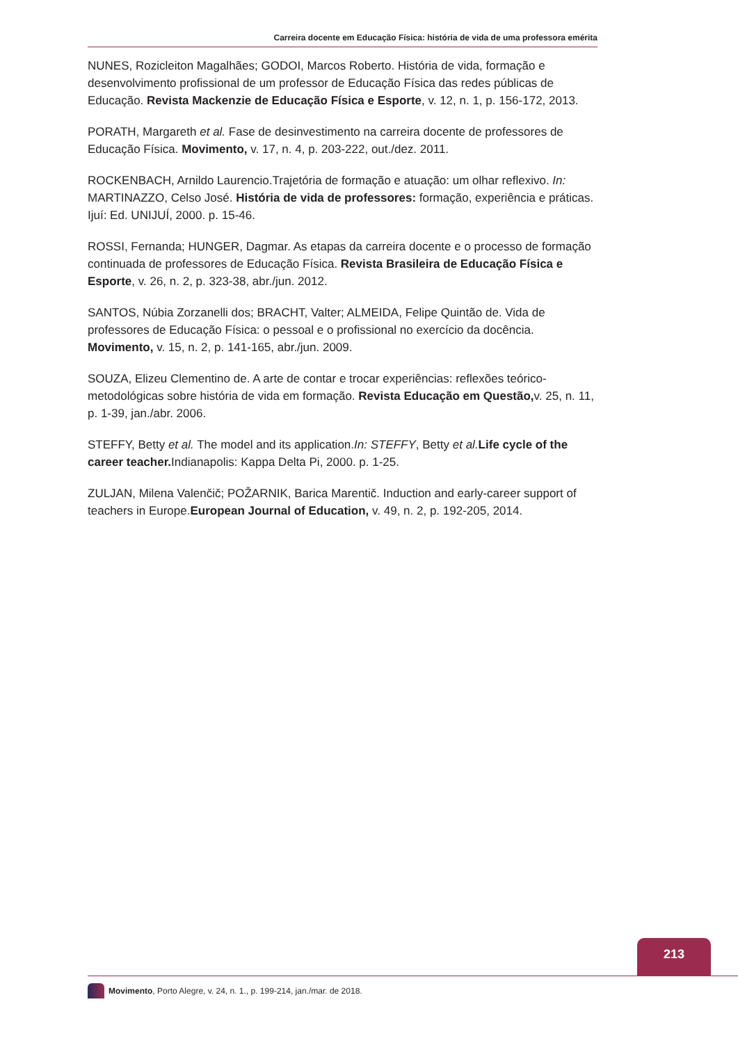Carreira docente em Educação Física: história de vida de uma professora emérita
NUNES, Rozicleiton Magalhães; GODOI, Marcos Roberto. História de vida, formação e desenvolvimento profissional de um professor de Educação Física das redes públicas de Educação. Revista Mackenzie de Educação Física e Esporte, v. 12, n. 1, p. 156-172, 2013.
PORATH, Margareth et al. Fase de desinvestimento na carreira docente de professores de Educação Física. Movimento, v. 17, n. 4, p. 203-222, out./dez. 2011.
ROCKENBACH, Arnildo Laurencio.Trajetória de formação e atuação: um olhar reflexivo. In: MARTINAZZO, Celso José. História de vida de professores: formação, experiência e práticas. Ijuí: Ed. UNIJUÍ, 2000. p. 15-46.
ROSSI, Fernanda; HUNGER, Dagmar. As etapas da carreira docente e o processo de formação continuada de professores de Educação Física. Revista Brasileira de Educação Física e Esporte, v. 26, n. 2, p. 323-38, abr./jun. 2012.
SANTOS, Núbia Zorzanelli dos; BRACHT, Valter; ALMEIDA, Felipe Quintão de. Vida de professores de Educação Física: o pessoal e o profissional no exercício da docência. Movimento, v. 15, n. 2, p. 141-165, abr./jun. 2009.
SOUZA, Elizeu Clementino de. A arte de contar e trocar experiências: reflexões teórico-metodológicas sobre história de vida em formação. Revista Educação em Questão, v. 25, n. 11, p. 1-39, jan./abr. 2006.
STEFFY, Betty et al. The model and its application.In: STEFFY, Betty et al. Life cycle of the career teacher. Indianapolis: Kappa Delta Pi, 2000. p. 1-25.
ZULJAN, Milena Valenčič; POŽARNIK, Barica Marentič. Induction and early-career support of teachers in Europe.European Journal of Education, v. 49, n. 2, p. 192-205, 2014.
213
Movimento, Porto Alegre, v. 24, n. 1., p. 199-214, jan./mar. de 2018.